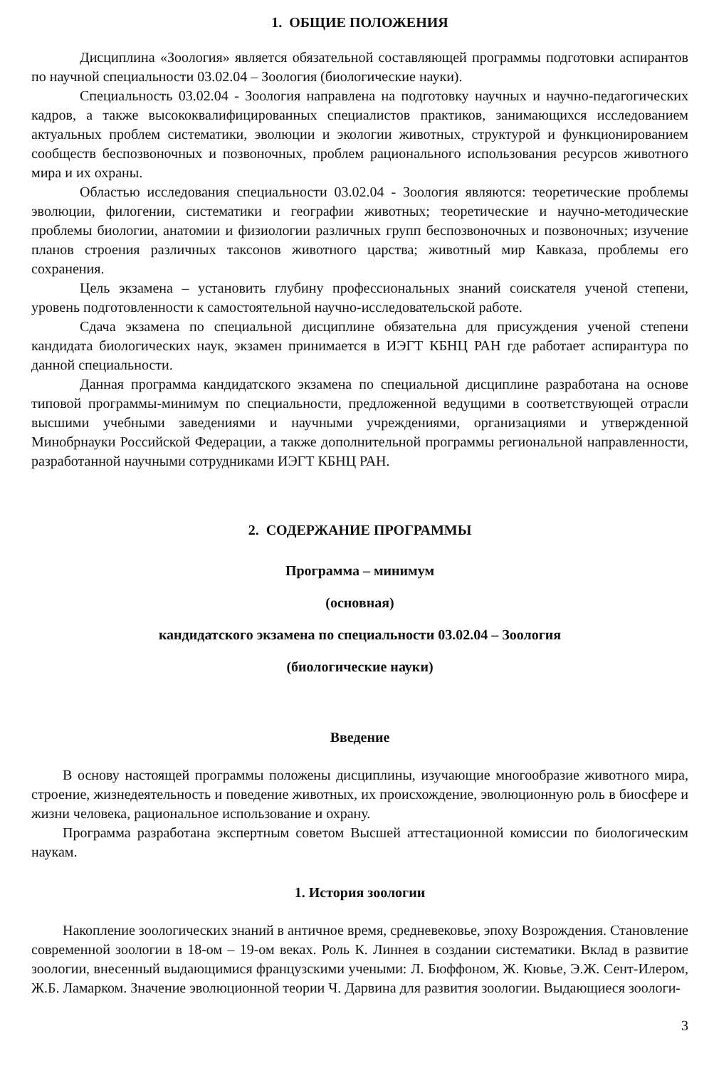1. ОБЩИЕ ПОЛОЖЕНИЯ
Дисциплина «Зоология» является обязательной составляющей программы подготовки аспирантов по научной специальности 03.02.04 – Зоология (биологические науки).
Специальность 03.02.04 - Зоология направлена на подготовку научных и научно-педагогических кадров, а также высококвалифицированных специалистов практиков, занимающихся исследованием актуальных проблем систематики, эволюции и экологии животных, структурой и функционированием сообществ беспозвоночных и позвоночных, проблем рационального использования ресурсов животного мира и их охраны.
Областью исследования специальности 03.02.04 - Зоология являются: теоретические проблемы эволюции, филогении, систематики и географии животных; теоретические и научно-методические проблемы биологии, анатомии и физиологии различных групп беспозвоночных и позвоночных; изучение планов строения различных таксонов животного царства; животный мир Кавказа, проблемы его сохранения.
Цель экзамена – установить глубину профессиональных знаний соискателя ученой степени, уровень подготовленности к самостоятельной научно-исследовательской работе.
Сдача экзамена по специальной дисциплине обязательна для присуждения ученой степени кандидата биологических наук, экзамен принимается в ИЭГТ КБНЦ РАН где работает аспирантура по данной специальности.
Данная программа кандидатского экзамена по специальной дисциплине разработана на основе типовой программы-минимум по специальности, предложенной ведущими в соответствующей отрасли высшими учебными заведениями и научными учреждениями, организациями и утвержденной Минобрнауки Российской Федерации, а также дополнительной программы региональной направленности, разработанной научными сотрудниками ИЭГТ КБНЦ РАН.
2. СОДЕРЖАНИЕ ПРОГРАММЫ
Программа – минимум
(основная)
кандидатского экзамена по специальности 03.02.04 – Зоология
(биологические науки)
Введение
В основу настоящей программы положены дисциплины, изучающие многообразие животного мира, строение, жизнедеятельность и поведение животных, их происхождение, эволюционную роль в биосфере и жизни человека, рациональное использование и охрану.
Программа разработана экспертным советом Высшей аттестационной комиссии по биологическим наукам.
1. История зоологии
Накопление зоологических знаний в античное время, средневековье, эпоху Возрождения. Становление современной зоологии в 18-ом – 19-ом веках. Роль К. Линнея в создании систематики. Вклад в развитие зоологии, внесенный выдающимися французскими учеными: Л. Бюффоном, Ж. Кювье, Э.Ж. Сент-Илером, Ж.Б. Ламарком. Значение эволюционной теории Ч. Дарвина для развития зоологии. Выдающиеся зоологи-
3